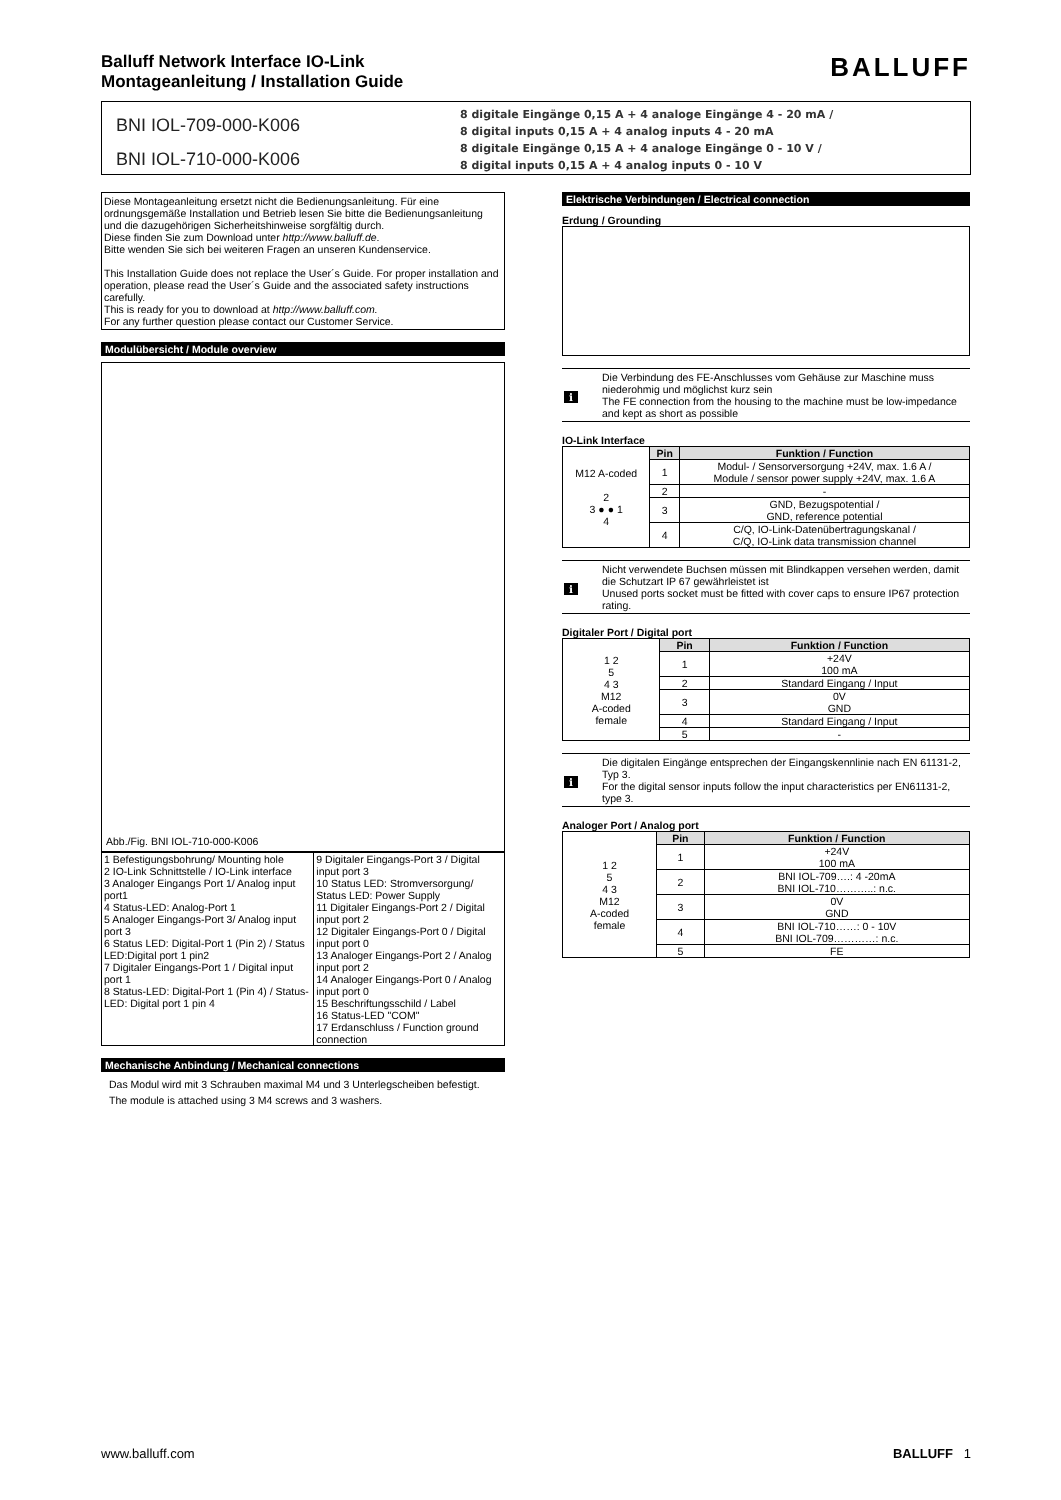Balluff Network Interface IO-Link
Montageanleitung / Installation Guide
BALLUFF
BNI IOL-709-000-K006
BNI IOL-710-000-K006
8 digitale Eingänge 0,15 A + 4 analoge Eingänge 4 - 20 mA /
8 digital inputs 0,15 A + 4 analog inputs 4 - 20 mA
8 digitale Eingänge 0,15 A + 4 analoge Eingänge 0 - 10 V /
8 digital inputs 0,15 A + 4 analog inputs 0 - 10 V
Diese Montageanleitung ersetzt nicht die Bedienungsanleitung. Für eine ordnungsgemäße Installation und Betrieb lesen Sie bitte die Bedienungsanleitung und die dazugehörigen Sicherheitshinweise sorgfältig durch.
Diese finden Sie zum Download unter http://www.balluff.de.
Bitte wenden Sie sich bei weiteren Fragen an unseren Kundenservice.
This Installation Guide does not replace the User´s Guide. For proper installation and operation, please read the User´s Guide and the associated safety instructions carefully.
This is ready for you to download at http://www.balluff.com.
For any further question please contact our Customer Service.
Modulübersicht / Module overview
Abb./Fig. BNI IOL-710-000-K006
| 1 Befestigungsbohrung/ Mounting hole 2 IO-Link Schnittstelle / IO-Link interface 3 Analoger Eingangs Port 1/ Analog input port1 4 Status-LED: Analog-Port 1 5 Analoger Eingangs-Port 3/ Analog input port 3 6 Status LED: Digital-Port 1 (Pin 2) / Status LED:Digital port 1 pin2 7 Digitaler Eingangs-Port 1 / Digital input port 1 8 Status-LED: Digital-Port 1 (Pin 4) / Status-LED: Digital port 1 pin 4 | 9 Digitaler Eingangs-Port 3 / Digital input port 3 10 Status LED: Stromversorgung/ Status LED: Power Supply 11 Digitaler Eingangs-Port 2 / Digital input port 2 12 Digitaler Eingangs-Port 0 / Digital input port 0 13 Analoger Eingangs-Port 2 / Analog input port 2 14 Analoger Eingangs-Port 0 / Analog input port 0 15 Beschriftungsschild / Label 16 Status-LED "COM" 17 Erdanschluss / Function ground connection |
Mechanische Anbindung / Mechanical connections
Das Modul wird mit 3 Schrauben maximal M4 und 3 Unterlegscheiben befestigt.
The module is attached using 3 M4 screws and 3 washers.
Elektrische Verbindungen / Electrical connection
Erdung / Grounding
i
Die Verbindung des FE-Anschlusses vom Gehäuse zur Maschine muss niederohmig und möglichst kurz sein
The FE connection from the housing to the machine must be low-impedance and kept as short as possible
IO-Link Interface
| M12 A-coded 2 3 ● ● 1 4 | Pin | Funktion / Function |
| | 1 | Modul- / Sensorversorgung +24V, max. 1.6 A / Module / sensor power supply +24V, max. 1.6 A |
| | 2 | - |
| | 3 | GND, Bezugspotential / GND, reference potential |
| | 4 | C/Q, IO-Link-Datenübertragungskanal / C/Q, IO-Link data transmission channel |
i
Nicht verwendete Buchsen müssen mit Blindkappen versehen werden, damit die Schutzart IP 67 gewährleistet ist
Unused ports socket must be fitted with cover caps to ensure IP67 protection rating.
Digitaler Port / Digital port
| 1 2 5 4 3 M12 A-coded female | Pin | Funktion / Function |
| | 1 | +24V 100 mA |
| | 2 | Standard Eingang / Input |
| | 3 | 0V GND |
| | 4 | Standard Eingang / Input |
| | 5 | - |
i
Die digitalen Eingänge entsprechen der Eingangskennlinie nach EN 61131-2, Typ 3.
For the digital sensor inputs follow the input characteristics per EN61131-2, type 3.
Analoger Port / Analog port
| 1 2 5 4 3 M12 A-coded female | Pin | Funktion / Function |
| | 1 | +24V 100 mA |
| | 2 | BNI IOL-709….: 4 -20mA BNI IOL-710………..: n.c. |
| | 3 | 0V GND |
| | 4 | BNI IOL-710……: 0 - 10V BNI IOL-709…………: n.c. |
| | 5 | FE |
www.balluff.com BALLUFF 1